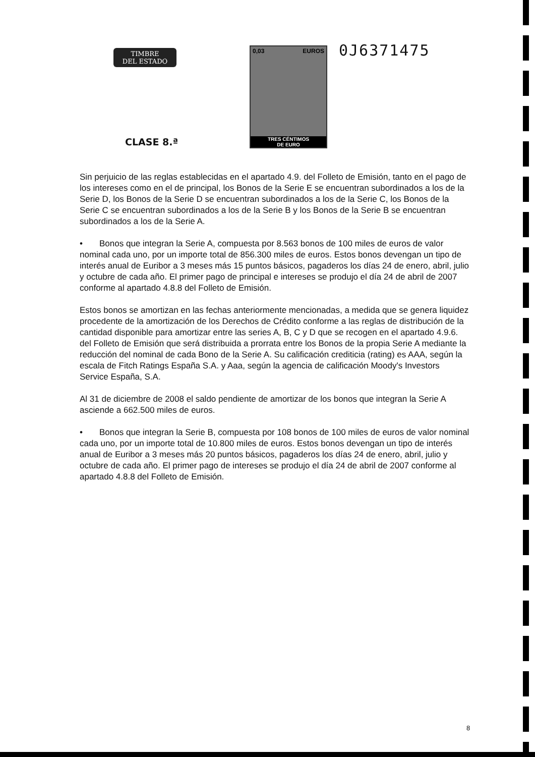TIMBRE
DEL ESTADO
0,03 EUROS
TRES CÉNTIMOS
DE EURO
0J6371475
CLASE 8.ª
Sin perjuicio de las reglas establecidas en el apartado 4.9. del Folleto de Emisión, tanto en el pago de los intereses como en el de principal, los Bonos de la Serie E se encuentran subordinados a los de la Serie D, los Bonos de la Serie D se encuentran subordinados a los de la Serie C, los Bonos de la Serie C se encuentran subordinados a los de la Serie B y los Bonos de la Serie B se encuentran subordinados a los de la Serie A.
• Bonos que integran la Serie A, compuesta por 8.563 bonos de 100 miles de euros de valor nominal cada uno, por un importe total de 856.300 miles de euros. Estos bonos devengan un tipo de interés anual de Euribor a 3 meses más 15 puntos básicos, pagaderos los días 24 de enero, abril, julio y octubre de cada año. El primer pago de principal e intereses se produjo el día 24 de abril de 2007 conforme al apartado 4.8.8 del Folleto de Emisión.
Estos bonos se amortizan en las fechas anteriormente mencionadas, a medida que se genera liquidez procedente de la amortización de los Derechos de Crédito conforme a las reglas de distribución de la cantidad disponible para amortizar entre las series A, B, C y D que se recogen en el apartado 4.9.6. del Folleto de Emisión que será distribuida a prorrata entre los Bonos de la propia Serie A mediante la reducción del nominal de cada Bono de la Serie A. Su calificación crediticia (rating) es AAA, según la escala de Fitch Ratings España S.A. y Aaa, según la agencia de calificación Moody's Investors Service España, S.A.
Al 31 de diciembre de 2008 el saldo pendiente de amortizar de los bonos que integran la Serie A asciende a 662.500 miles de euros.
• Bonos que integran la Serie B, compuesta por 108 bonos de 100 miles de euros de valor nominal cada uno, por un importe total de 10.800 miles de euros. Estos bonos devengan un tipo de interés anual de Euribor a 3 meses más 20 puntos básicos, pagaderos los días 24 de enero, abril, julio y octubre de cada año. El primer pago de intereses se produjo el día 24 de abril de 2007 conforme al apartado 4.8.8 del Folleto de Emisión.
8